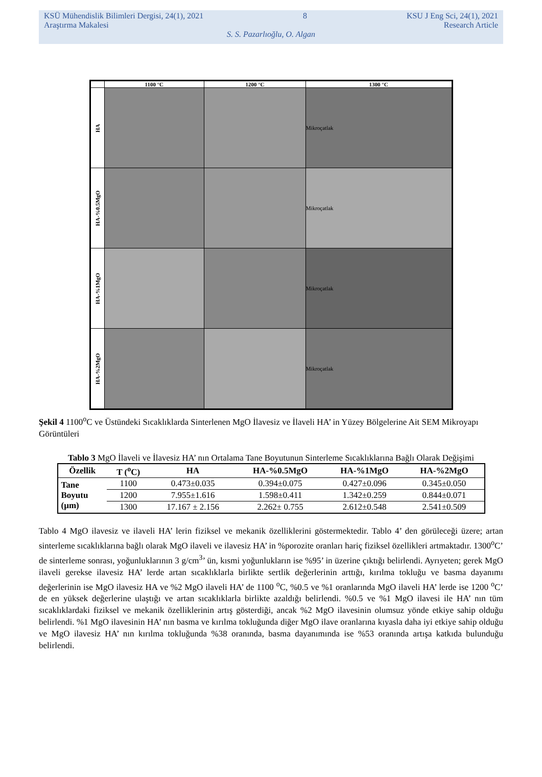KSÜ Mühendislik Bilimleri Dergisi, 24(1), 2021 8 KSU J Eng Sci, 24(1), 2021
Araştırma Makalesi Research Article
S. S. Pazarlıoğlu, O. Algan
| | 1100 °C | 1200 °C | 1300 °C |
| --- | --- | --- | --- |
| HA | | | Mikroçatlak |
| HA-%0.5MgO | | | Mikroçatlak |
| HA-%1MgO | | | Mikroçatlak |
| HA-%2MgO | | | Mikroçatlak |
Şekil 4 1100<sup>o</sup>C ve Üstündeki Sıcaklıklarda Sinterlenen MgO İlavesiz ve İlaveli HA’ in Yüzey Bölgelerine Ait SEM Mikroyapı Görüntüleri
Tablo 3 MgO İlaveli ve İlavesiz HA’ nın Ortalama Tane Boyutunun Sinterleme Sıcaklıklarına Bağlı Olarak Değişimi
| Özellik | T (<sup>o</sup>C) | HA | HA-%0.5MgO | HA-%1MgO | HA-%2MgO |
| --- | --- | --- | --- | --- | --- |
| Tane Boyutu (µm) | 1100 | 0.473±0.035 | 0.394±0.075 | 0.427±0.096 | 0.345±0.050 |
| | 1200 | 7.955±1.616 | 1.598±0.411 | 1.342±0.259 | 0.844±0.071 |
| | 1300 | 17.167 ± 2.156 | 2.262± 0.755 | 2.612±0.548 | 2.541±0.509 |
Tablo 4 MgO ilavesiz ve ilaveli HA’ lerin fiziksel ve mekanik özelliklerini göstermektedir. Tablo 4’ den görüleceği üzere; artan sinterleme sıcaklıklarına bağlı olarak MgO ilaveli ve ilavesiz HA’ in %porozite oranları hariç fiziksel özellikleri artmaktadır. 1300<sup>o</sup>C’ de sinterleme sonrası, yoğunluklarının 3 g/cm<sup>3</sup>’ ün, kısmi yoğunlukların ise %95’ in üzerine çıktığı belirlendi. Ayrıyeten; gerek MgO ilaveli gerekse ilavesiz HA’ lerde artan sıcaklıklarla birlikte sertlik değerlerinin arttığı, kırılma tokluğu ve basma dayanımı değerlerinin ise MgO ilavesiz HA ve %2 MgO ilaveli HA’ de 1100 <sup>o</sup>C, %0.5 ve %1 oranlarında MgO ilaveli HA’ lerde ise 1200 <sup>o</sup>C’ de en yüksek değerlerine ulaştığı ve artan sıcaklıklarla birlikte azaldığı belirlendi. %0.5 ve %1 MgO ilavesi ile HA’ nın tüm sıcaklıklardaki fiziksel ve mekanik özelliklerinin artış gösterdiği, ancak %2 MgO ilavesinin olumsuz yönde etkiye sahip olduğu belirlendi. %1 MgO ilavesinin HA’ nın basma ve kırılma tokluğunda diğer MgO ilave oranlarına kıyasla daha iyi etkiye sahip olduğu ve MgO ilavesiz HA’ nın kırılma tokluğunda %38 oranında, basma dayanımında ise %53 oranında artışa katkıda bulunduğu belirlendi.